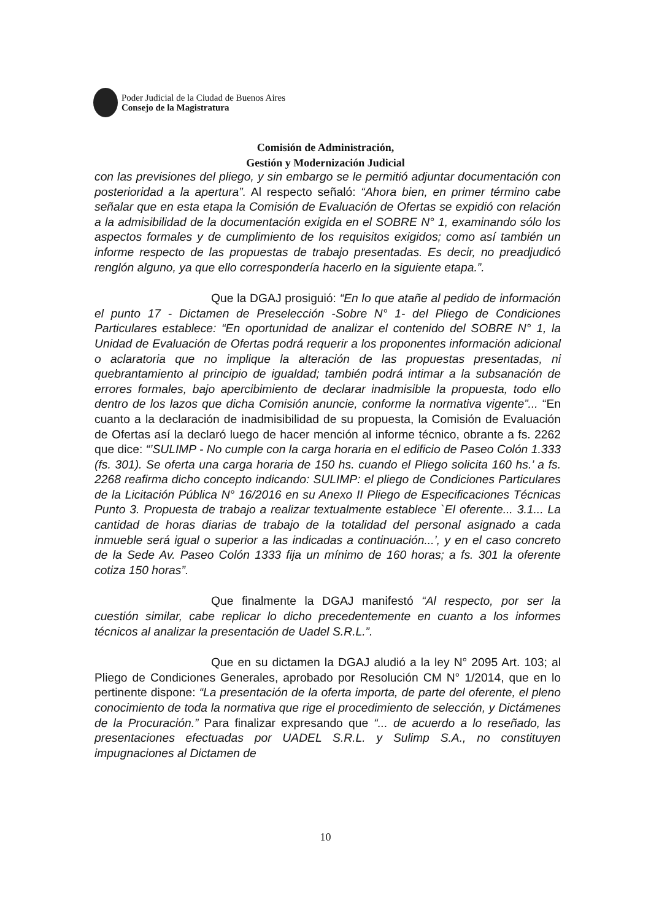Poder Judicial de la Ciudad de Buenos Aires
Consejo de la Magistratura
Comisión de Administración,
Gestión y Modernización Judicial
con las previsiones del pliego, y sin embargo se le permitió adjuntar documentación con posterioridad a la apertura”. Al respecto señaló: “Ahora bien, en primer término cabe señalar que en esta etapa la Comisión de Evaluación de Ofertas se expidió con relación a la admisibilidad de la documentación exigida en el SOBRE N° 1, examinando sólo los aspectos formales y de cumplimiento de los requisitos exigidos; como así también un informe respecto de las propuestas de trabajo presentadas. Es decir, no preadjudicó renglón alguno, ya que ello correspondería hacerlo en la siguiente etapa.”.
Que la DGAJ prosiguió: “En lo que atañe al pedido de información el punto 17 - Dictamen de Preselección -Sobre N° 1- del Pliego de Condiciones Particulares establece: “En oportunidad de analizar el contenido del SOBRE N° 1, la Unidad de Evaluación de Ofertas podrá requerir a los proponentes información adicional o aclaratoria que no implique la alteración de las propuestas presentadas, ni quebrantamiento al principio de igualdad; también podrá intimar a la subsanación de errores formales, bajo apercibimiento de declarar inadmisible la propuesta, todo ello dentro de los lazos que dicha Comisión anuncie, conforme la normativa vigente”... “En cuanto a la declaración de inadmisibilidad de su propuesta, la Comisión de Evaluación de Ofertas así la declaró luego de hacer mención al informe técnico, obrante a fs. 2262 que dice: “’SULIMP - No cumple con la carga horaria en el edificio de Paseo Colón 1.333 (fs. 301). Se oferta una carga horaria de 150 hs. cuando el Pliego solicita 160 hs.’ a fs. 2268 reafirma dicho concepto indicando: SULIMP: el pliego de Condiciones Particulares de la Licitación Pública N° 16/2016 en su Anexo II Pliego de Especificaciones Técnicas Punto 3. Propuesta de trabajo a realizar textualmente establece `El oferente... 3.1... La cantidad de horas diarias de trabajo de la totalidad del personal asignado a cada inmueble será igual o superior a las indicadas a continuación...’, y en el caso concreto de la Sede Av. Paseo Colón 1333 fija un mínimo de 160 horas; a fs. 301 la oferente cotiza 150 horas”.
Que finalmente la DGAJ manifestó “Al respecto, por ser la cuestión similar, cabe replicar lo dicho precedentemente en cuanto a los informes técnicos al analizar la presentación de Uadel S.R.L.”.
Que en su dictamen la DGAJ aludió a la ley N° 2095 Art. 103; al Pliego de Condiciones Generales, aprobado por Resolución CM N° 1/2014, que en lo pertinente dispone: “La presentación de la oferta importa, de parte del oferente, el pleno conocimiento de toda la normativa que rige el procedimiento de selección, y Dictámenes de la Procuración.” Para finalizar expresando que “... de acuerdo a lo reseñado, las presentaciones efectuadas por UADEL S.R.L. y Sulimp S.A., no constituyen impugnaciones al Dictamen de
10